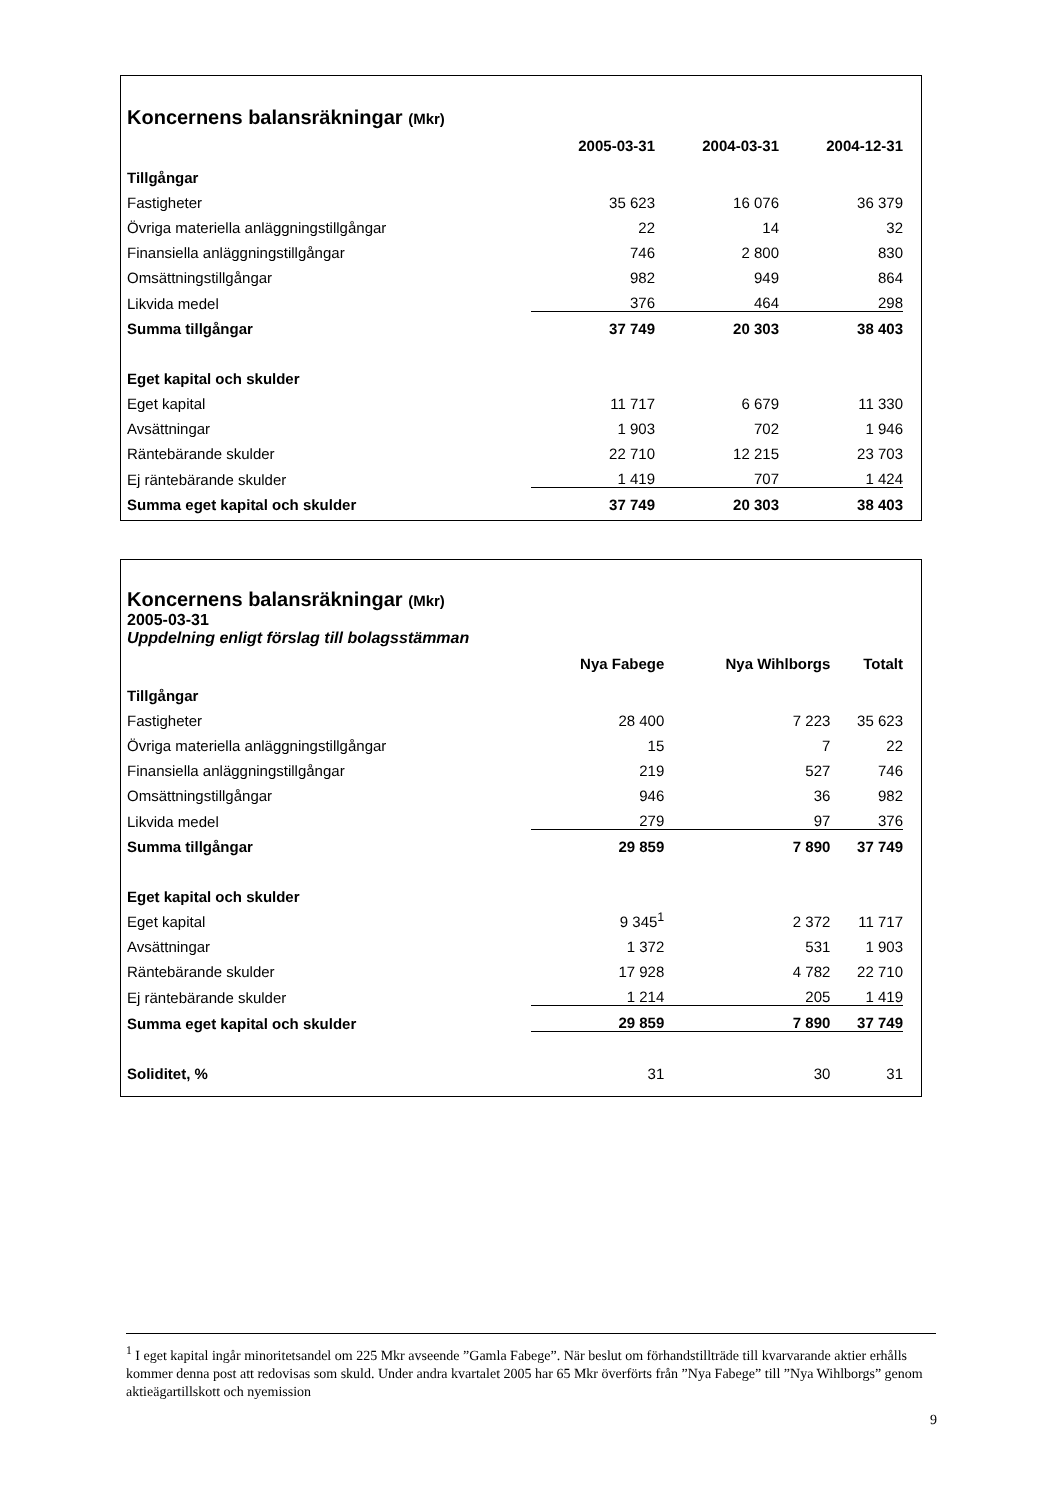Koncernens balansräkningar (Mkr)
| | 2005-03-31 | 2004-03-31 | 2004-12-31 |
| --- | --- | --- | --- |
| Tillgångar | | | |
| Fastigheter | 35 623 | 16 076 | 36 379 |
| Övriga materiella anläggningstillgångar | 22 | 14 | 32 |
| Finansiella anläggningstillgångar | 746 | 2 800 | 830 |
| Omsättningstillgångar | 982 | 949 | 864 |
| Likvida medel | 376 | 464 | 298 |
| Summa tillgångar | 37 749 | 20 303 | 38 403 |
| Eget kapital och skulder | | | |
| Eget kapital | 11 717 | 6 679 | 11 330 |
| Avsättningar | 1 903 | 702 | 1 946 |
| Räntebärande skulder | 22 710 | 12 215 | 23 703 |
| Ej räntebärande skulder | 1 419 | 707 | 1 424 |
| Summa eget kapital och skulder | 37 749 | 20 303 | 38 403 |
Koncernens balansräkningar (Mkr)
2005-03-31
Uppdelning enligt förslag till bolagsstämman
| | Nya Fabege | Nya Wihlborgs | Totalt |
| --- | --- | --- | --- |
| Tillgångar | | | |
| Fastigheter | 28 400 | 7 223 | 35 623 |
| Övriga materiella anläggningstillgångar | 15 | 7 | 22 |
| Finansiella anläggningstillgångar | 219 | 527 | 746 |
| Omsättningstillgångar | 946 | 36 | 982 |
| Likvida medel | 279 | 97 | 376 |
| Summa tillgångar | 29 859 | 7 890 | 37 749 |
| Eget kapital och skulder | | | |
| Eget kapital | 9 345<sup>1</sup> | 2 372 | 11 717 |
| Avsättningar | 1 372 | 531 | 1 903 |
| Räntebärande skulder | 17 928 | 4 782 | 22 710 |
| Ej räntebärande skulder | 1 214 | 205 | 1 419 |
| Summa eget kapital och skulder | 29 859 | 7 890 | 37 749 |
| Soliditet, % | 31 | 30 | 31 |
<sup>1</sup> I eget kapital ingår minoritetsandel om 225 Mkr avseende ”Gamla Fabege”. När beslut om förhandstillträde till kvarvarande aktier erhålls kommer denna post att redovisas som skuld. Under andra kvartalet 2005 har 65 Mkr överförts från ”Nya Fabege” till ”Nya Wihlborgs” genom aktieägartillskott och nyemission
9